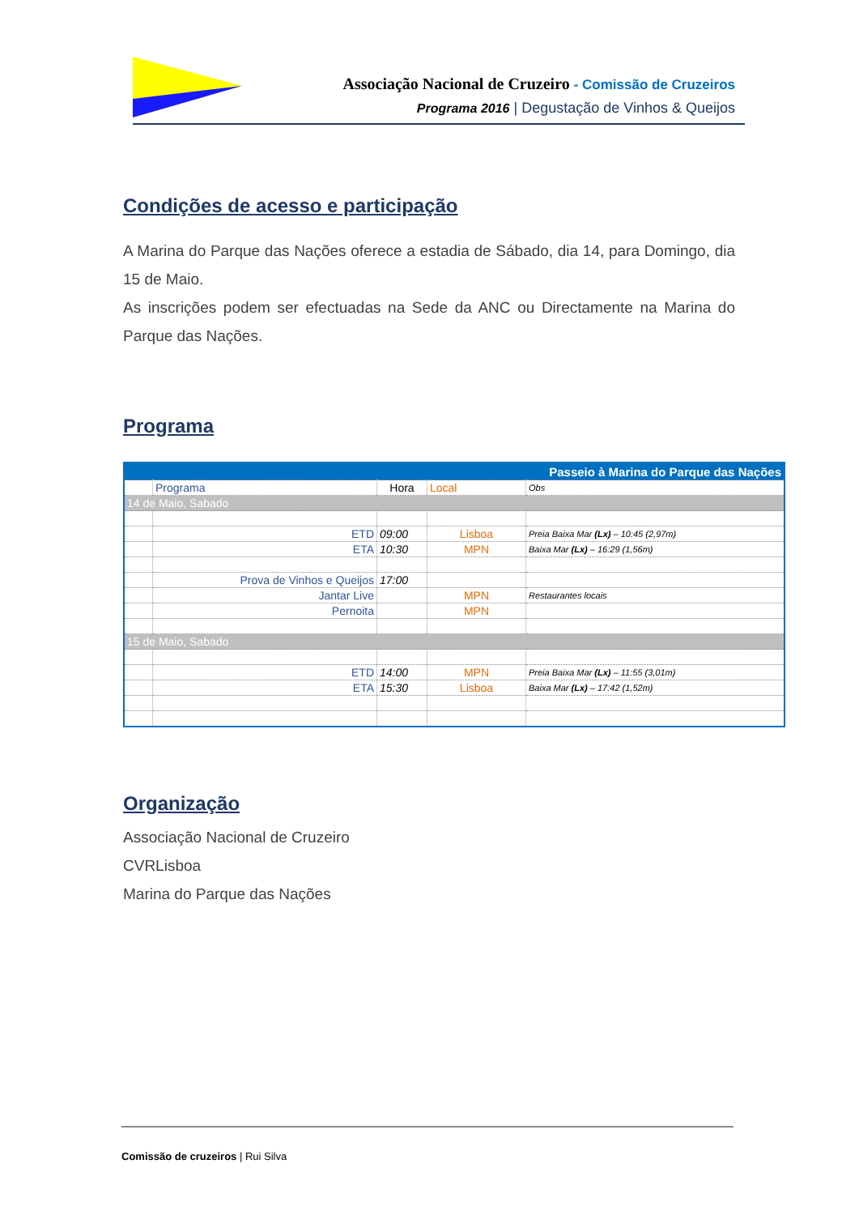Associação Nacional de Cruzeiro - Comissão de Cruzeiros
Programa 2016 | Degustação de Vinhos & Queijos
Condições de acesso e participação
A Marina do Parque das Nações oferece a estadia de Sábado, dia 14, para Domingo, dia 15 de Maio.
As inscrições podem ser efectuadas na Sede da ANC ou Directamente na Marina do Parque das Nações.
Programa
| Passeio à Marina do Parque das Nações | | | | |
| | Programa | Hora | Local | Obs |
| 14 de Maio, Sabado | | | | |
| | ETD | 09:00 | Lisboa | Preia Baixa Mar (Lx) – 10:45 (2,97m) |
| | ETA | 10:30 | MPN | Baixa Mar (Lx) – 16:29 (1,56m) |
| | Prova de Vinhos e Queijos | 17:00 | | |
| | Jantar Live | | MPN | Restaurantes locais |
| | Pernoita | | MPN | |
| 15 de Maio, Sabado | | | | |
| | ETD | 14:00 | MPN | Preia Baixa Mar (Lx) – 11:55 (3,01m) |
| | ETA | 15:30 | Lisboa | Baixa Mar (Lx) – 17:42 (1,52m) |
Organização
Associação Nacional de Cruzeiro
CVRLisboa
Marina do Parque das Nações
Comissão de cruzeiros | Rui Silva